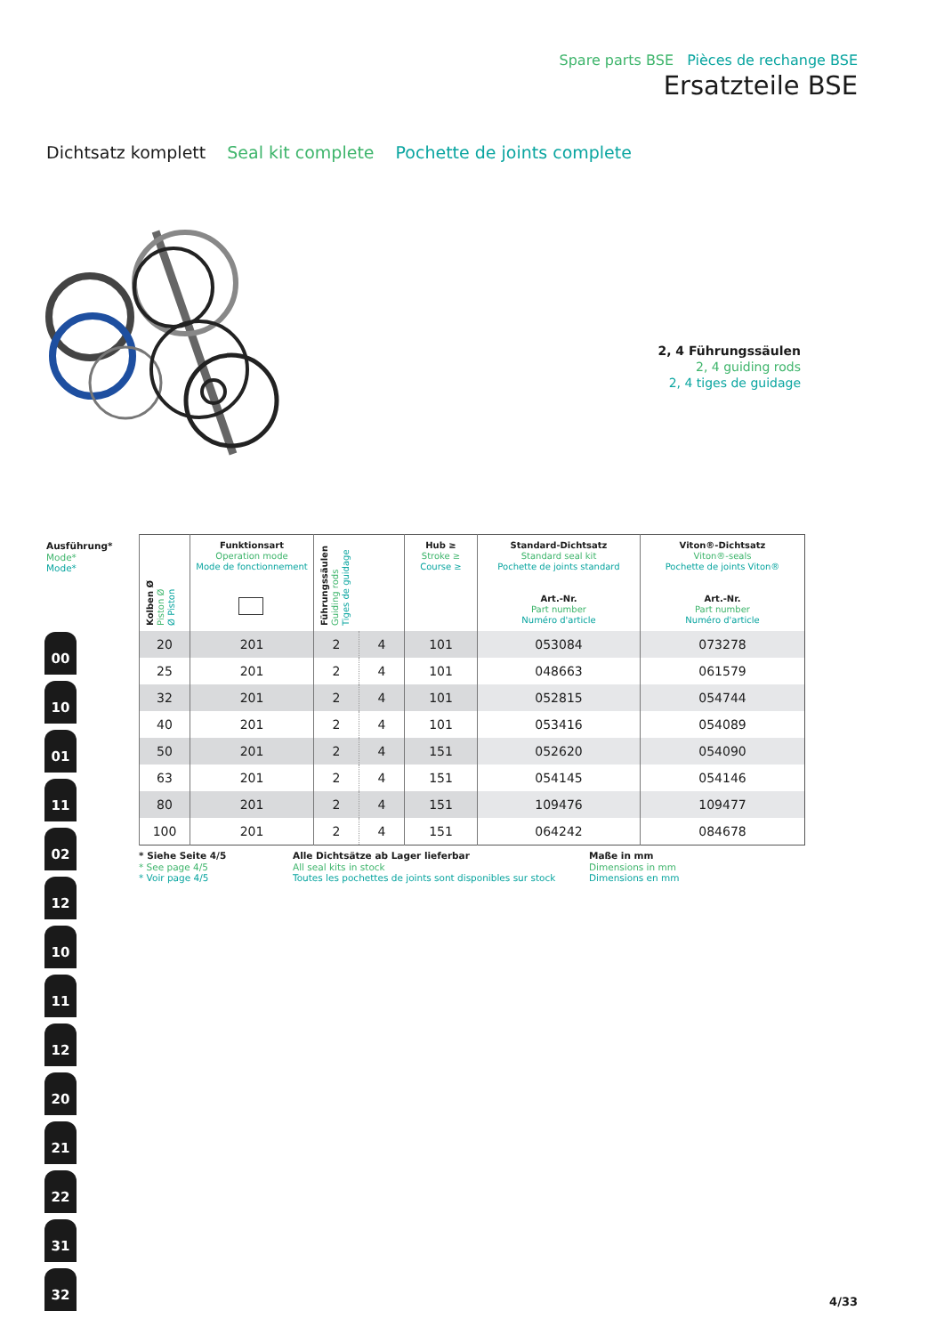Spare parts BSE Pièces de rechange BSE
Ersatzteile BSE
Dichtsatz komplett Seal kit complete Pochette de joints complete
2, 4 Führungssäulen
2, 4 guiding rods
2, 4 tiges de guidage
Ausführung*
Mode*
Mode*
00 10 01 11 02 12 10 11 12 20 21 22 31 32
| Kolben Ø Piston Ø Ø Piston | Funktionsart Operation mode Mode de fonctionnement | Führungssäulen Guiding rods Tiges de guidage | | Hub ≥ Stroke ≥ Course ≥ | Standard-Dichtsatz Standard seal kit Pochette de joints standard Art.-Nr. Part number Numéro d'article | Viton®-Dichtsatz Viton®-seals Pochette de joints Viton® Art.-Nr. Part number Numéro d'article |
| --- | --- | --- | --- | --- | --- | --- |
| 20 | 201 | 2 | 4 | 101 | 053084 | 073278 |
| 25 | 201 | 2 | 4 | 101 | 048663 | 061579 |
| 32 | 201 | 2 | 4 | 101 | 052815 | 054744 |
| 40 | 201 | 2 | 4 | 101 | 053416 | 054089 |
| 50 | 201 | 2 | 4 | 151 | 052620 | 054090 |
| 63 | 201 | 2 | 4 | 151 | 054145 | 054146 |
| 80 | 201 | 2 | 4 | 151 | 109476 | 109477 |
| 100 | 201 | 2 | 4 | 151 | 064242 | 084678 |
* Siehe Seite 4/5
* See page 4/5
* Voir page 4/5
Alle Dichtsätze ab Lager lieferbar
All seal kits in stock
Toutes les pochettes de joints sont disponibles sur stock
Maße in mm
Dimensions in mm
Dimensions en mm
4/33